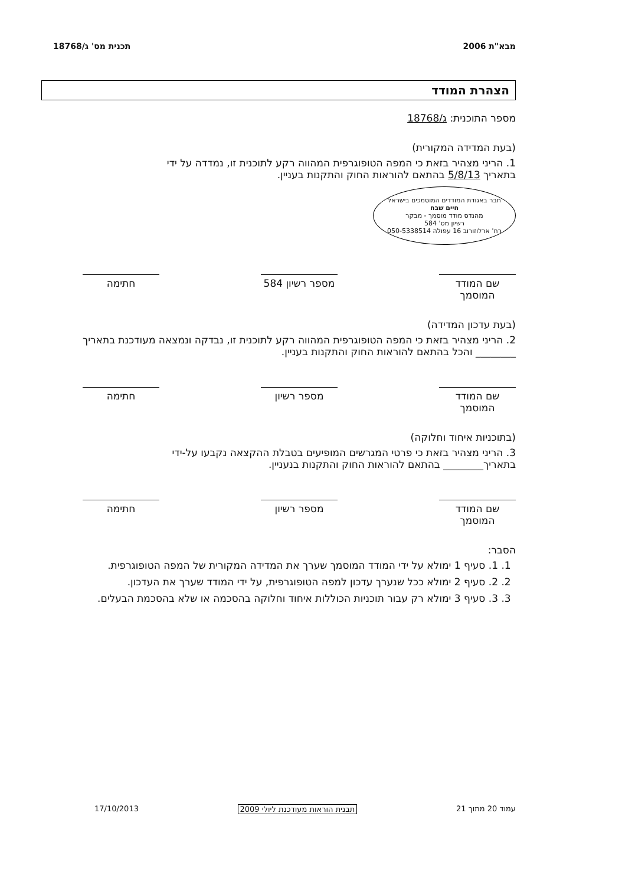מבא"ת 2006 תכנית מס' ג/18768
הצהרת המודד
מספר התוכנית: ג/18768
(בעת המדידה המקורית)
1. הריני מצהיר בזאת כי המפה הטופוגרפית המהווה רקע לתוכנית זו, נמדדה על ידי
בתאריך 5/8/13 בהתאם להוראות החוק והתקנות בעניין.
חבר באגודת המודדים המוסמכים בישראל
חיים שבח
מהנדס מודד מוסמך - מבקר
רשיון מס' 584
רח' ארלוזורוב 16 עפולה 050-5338514
שם המודד המוסמך
מספר רשיון 584
חתימה
(בעת עדכון המדידה)
2. הריני מצהיר בזאת כי המפה הטופוגרפית המהווה רקע לתוכנית זו, נבדקה ונמצאה מעודכנת בתאריך ________ והכל בהתאם להוראות החוק והתקנות בעניין.
שם המודד המוסמך
מספר רשיון חתימה
(בתוכניות איחוד וחלוקה)
3. הריני מצהיר בזאת כי פרטי המגרשים המופיעים בטבלת ההקצאה נקבעו על-ידי
בתאריך________ בהתאם להוראות החוק והתקנות בנעניין.
שם המודד המוסמך
מספר רשיון חתימה
הסבר:
1. 1. סעיף 1 ימולא על ידי המודד המוסמך שערך את המדידה המקורית של המפה הטופוגרפית.
2. 2. סעיף 2 ימולא ככל שנערך עדכון למפה הטופוגרפית, על ידי המודד שערך את העדכון.
3. 3. סעיף 3 ימולא רק עבור תוכניות הכוללות איחוד וחלוקה בהסכמה או שלא בהסכמת הבעלים.
עמוד 20 מתוך 21 תבנית הוראות מעודכנת ליולי 2009 17/10/2013